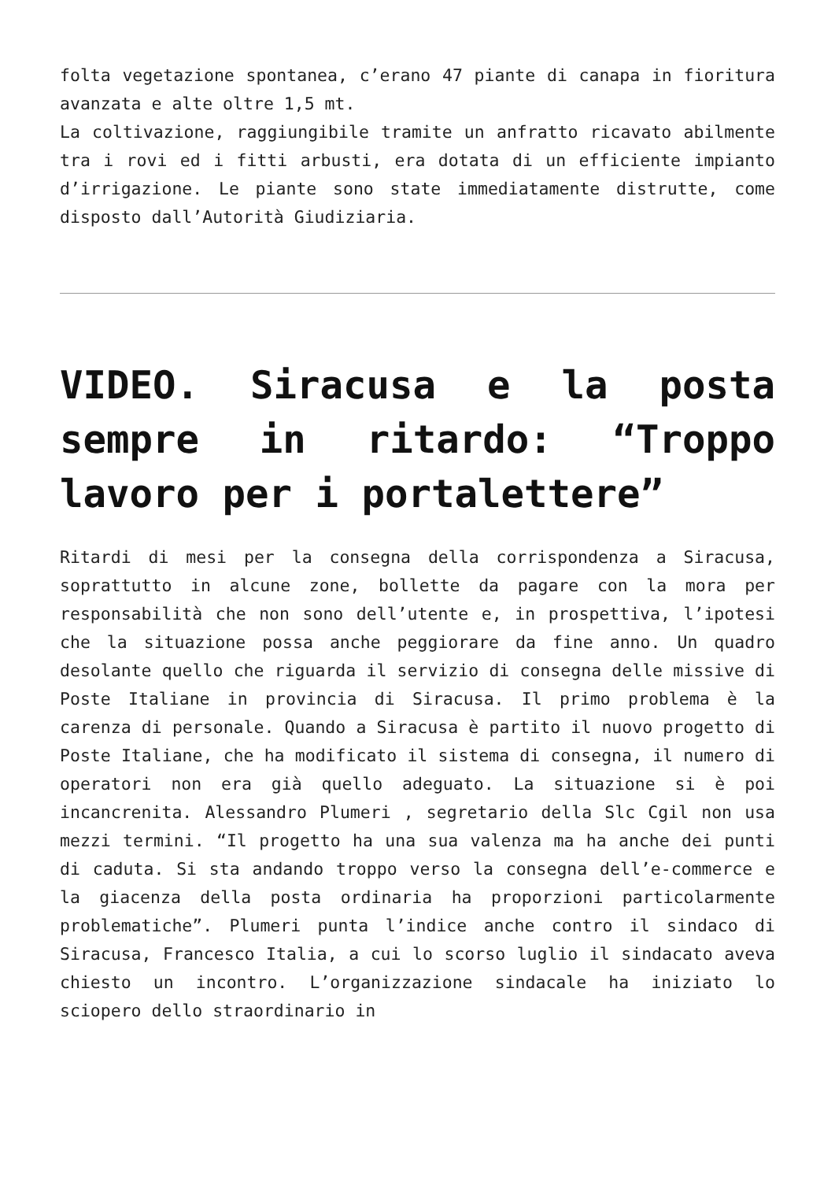folta vegetazione spontanea, c’erano 47 piante di canapa in fioritura avanzata e alte oltre 1,5 mt.
La coltivazione, raggiungibile tramite un anfratto ricavato abilmente tra i rovi ed i fitti arbusti, era dotata di un efficiente impianto d’irrigazione. Le piante sono state immediatamente distrutte, come disposto dall’Autorità Giudiziaria.
VIDEO. Siracusa e la posta sempre in ritardo: “Troppo lavoro per i portalettere”
Ritardi di mesi per la consegna della corrispondenza a Siracusa, soprattutto in alcune zone, bollette da pagare con la mora per responsabilità che non sono dell’utente e, in prospettiva, l’ipotesi che la situazione possa anche peggiorare da fine anno. Un quadro desolante quello che riguarda il servizio di consegna delle missive di Poste Italiane in provincia di Siracusa. Il primo problema è la carenza di personale. Quando a Siracusa è partito il nuovo progetto di Poste Italiane, che ha modificato il sistema di consegna, il numero di operatori non era già quello adeguato. La situazione si è poi incancrenita. Alessandro Plumeri , segretario della Slc Cgil non usa mezzi termini. “Il progetto ha una sua valenza ma ha anche dei punti di caduta. Si sta andando troppo verso la consegna dell’e-commerce e la giacenza della posta ordinaria ha proporzioni particolarmente problematiche”. Plumeri punta l’indice anche contro il sindaco di Siracusa, Francesco Italia, a cui lo scorso luglio il sindacato aveva chiesto un incontro. L’organizzazione sindacale ha iniziato lo sciopero dello straordinario in